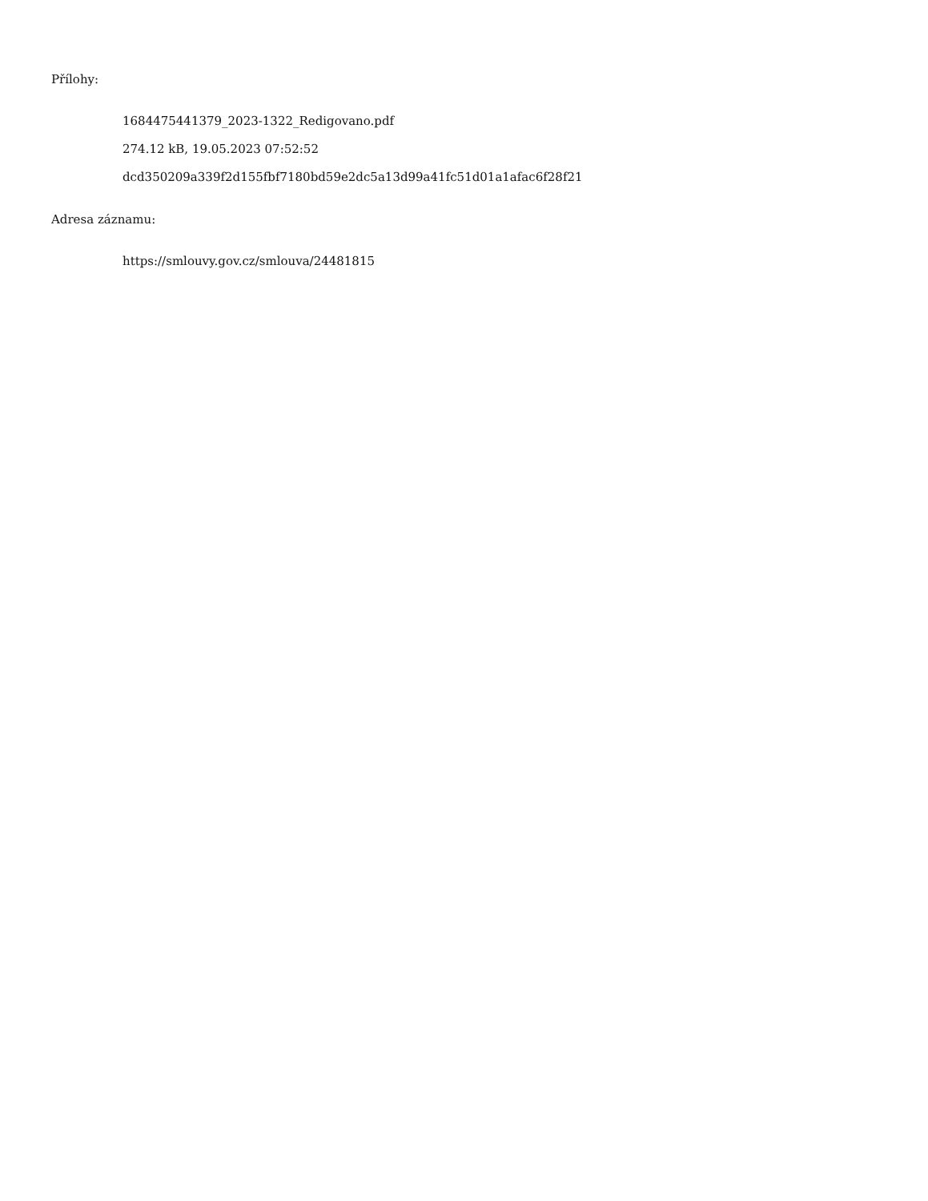Přílohy:
1684475441379_2023-1322_Redigovano.pdf
274.12 kB, 19.05.2023 07:52:52
dcd350209a339f2d155fbf7180bd59e2dc5a13d99a41fc51d01a1afac6f28f21
Adresa záznamu:
https://smlouvy.gov.cz/smlouva/24481815